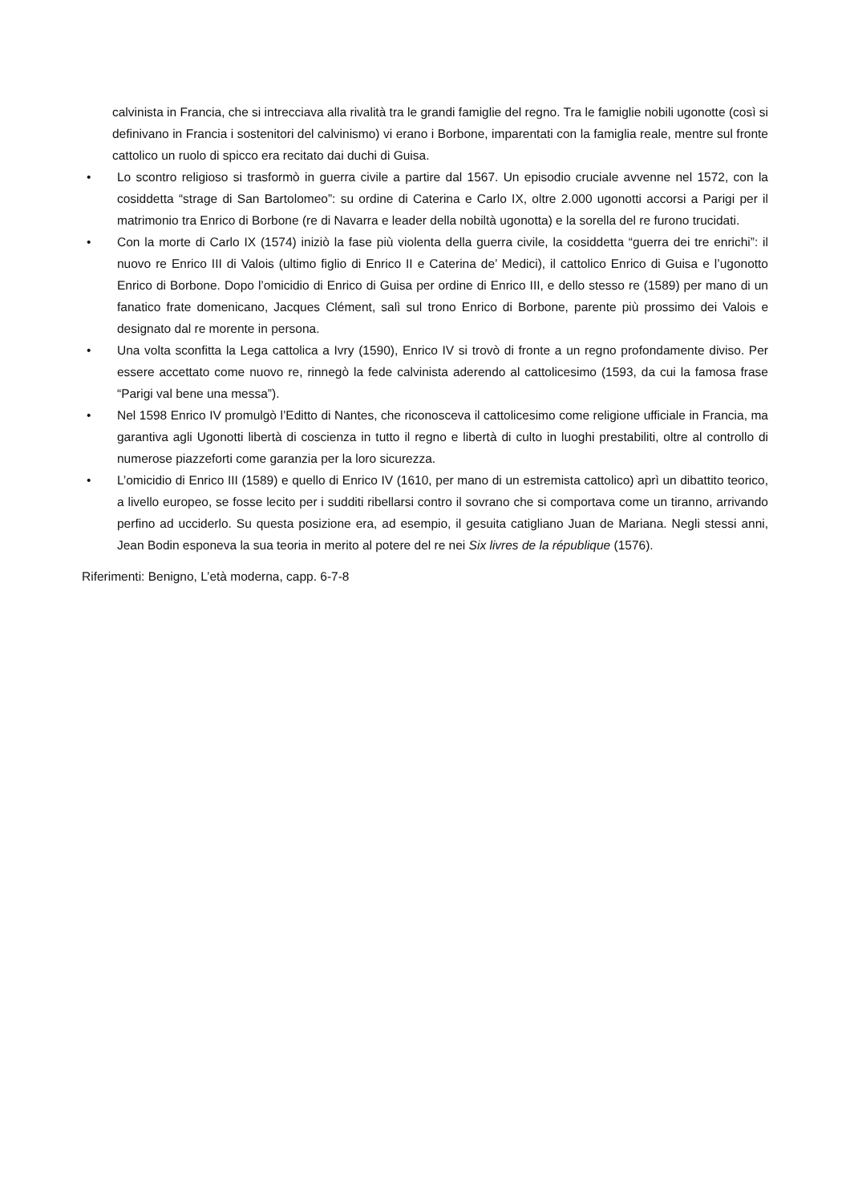calvinista in Francia, che si intrecciava alla rivalità tra le grandi famiglie del regno. Tra le famiglie nobili ugonotte (così si definivano in Francia i sostenitori del calvinismo) vi erano i Borbone, imparentati con la famiglia reale, mentre sul fronte cattolico un ruolo di spicco era recitato dai duchi di Guisa.
• Lo scontro religioso si trasformò in guerra civile a partire dal 1567. Un episodio cruciale avvenne nel 1572, con la cosiddetta “strage di San Bartolomeo”: su ordine di Caterina e Carlo IX, oltre 2.000 ugonotti accorsi a Parigi per il matrimonio tra Enrico di Borbone (re di Navarra e leader della nobiltà ugonotta) e la sorella del re furono trucidati.
• Con la morte di Carlo IX (1574) iniziò la fase più violenta della guerra civile, la cosiddetta “guerra dei tre enrichi”: il nuovo re Enrico III di Valois (ultimo figlio di Enrico II e Caterina de’ Medici), il cattolico Enrico di Guisa e l’ugonotto Enrico di Borbone. Dopo l’omicidio di Enrico di Guisa per ordine di Enrico III, e dello stesso re (1589) per mano di un fanatico frate domenicano, Jacques Clément, salì sul trono Enrico di Borbone, parente più prossimo dei Valois e designato dal re morente in persona.
• Una volta sconfitta la Lega cattolica a Ivry (1590), Enrico IV si trovò di fronte a un regno profondamente diviso. Per essere accettato come nuovo re, rinnegò la fede calvinista aderendo al cattolicesimo (1593, da cui la famosa frase “Parigi val bene una messa”).
• Nel 1598 Enrico IV promulgò l’Editto di Nantes, che riconosceva il cattolicesimo come religione ufficiale in Francia, ma garantiva agli Ugonotti libertà di coscienza in tutto il regno e libertà di culto in luoghi prestabiliti, oltre al controllo di numerose piazzeforti come garanzia per la loro sicurezza.
• L’omicidio di Enrico III (1589) e quello di Enrico IV (1610, per mano di un estremista cattolico) aprì un dibattito teorico, a livello europeo, se fosse lecito per i sudditi ribellarsi contro il sovrano che si comportava come un tiranno, arrivando perfino ad ucciderlo. Su questa posizione era, ad esempio, il gesuita catigliano Juan de Mariana. Negli stessi anni, Jean Bodin esponeva la sua teoria in merito al potere del re nei Six livres de la république (1576).
Riferimenti: Benigno, L’età moderna, capp. 6-7-8